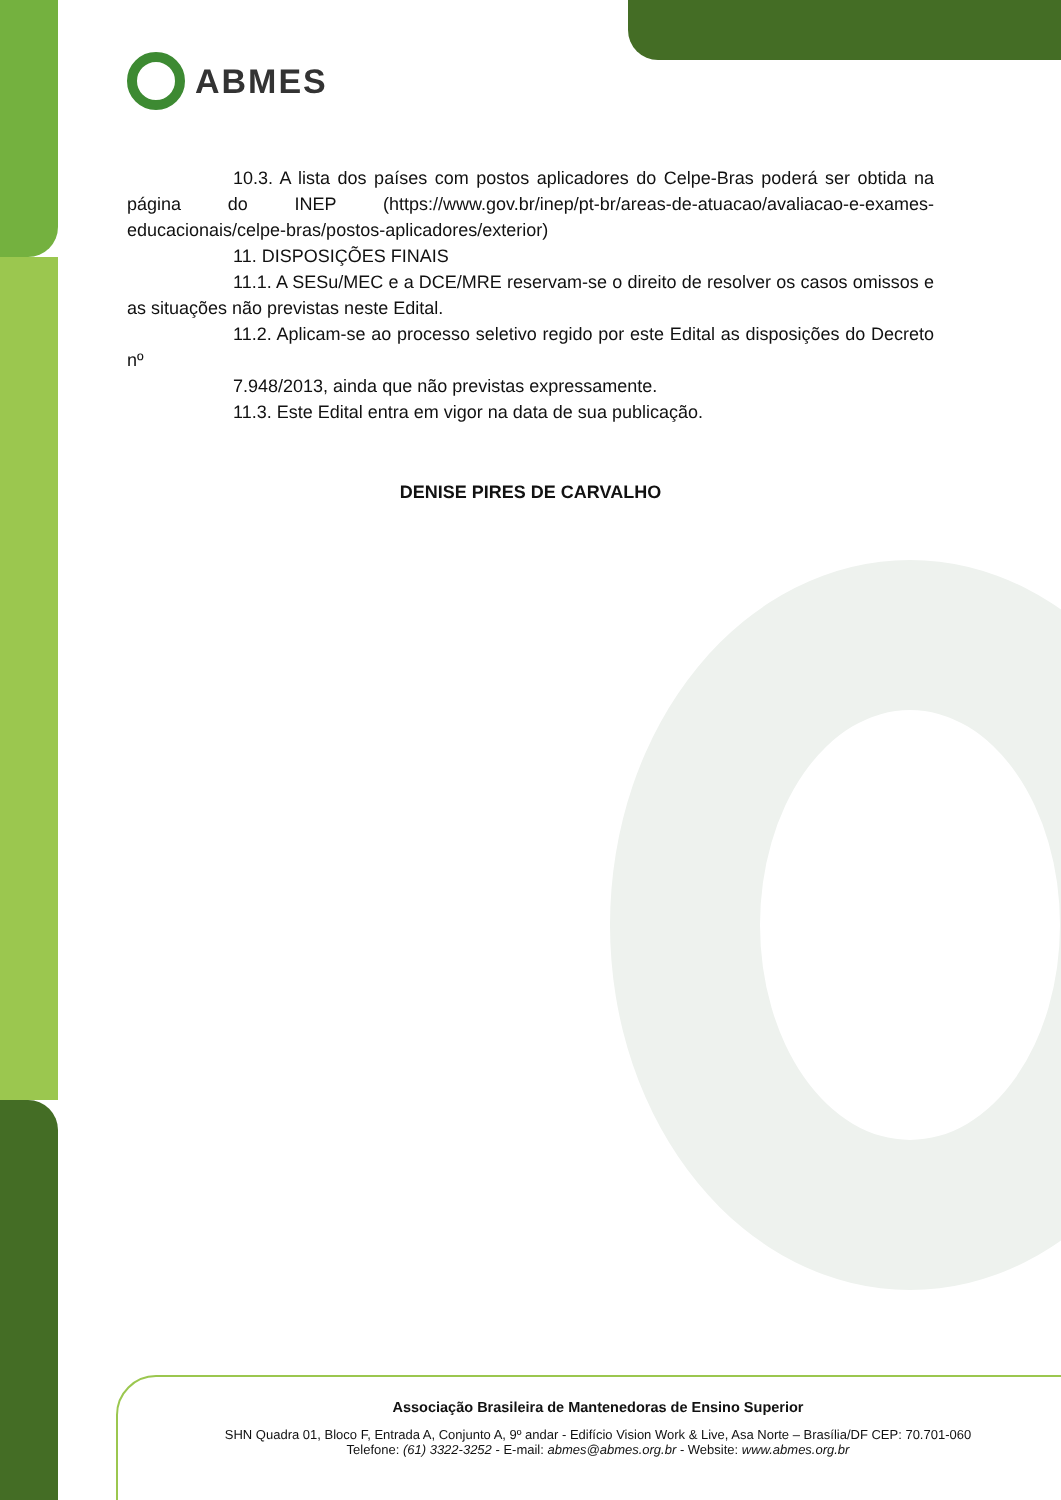ABMES
10.3. A lista dos países com postos aplicadores do Celpe-Bras poderá ser obtida na página do INEP (https://www.gov.br/inep/pt-br/areas-de-atuacao/avaliacao-e-exames-educacionais/celpe-bras/postos-aplicadores/exterior)
11. DISPOSIÇÕES FINAIS
11.1. A SESu/MEC e a DCE/MRE reservam-se o direito de resolver os casos omissos e as situações não previstas neste Edital.
11.2. Aplicam-se ao processo seletivo regido por este Edital as disposições do Decreto nº
7.948/2013, ainda que não previstas expressamente.
11.3. Este Edital entra em vigor na data de sua publicação.
DENISE PIRES DE CARVALHO
Associação Brasileira de Mantenedoras de Ensino Superior
SHN Quadra 01, Bloco F, Entrada A, Conjunto A, 9º andar - Edifício Vision Work & Live, Asa Norte – Brasília/DF CEP: 70.701-060
Telefone: (61) 3322-3252 - E-mail: abmes@abmes.org.br - Website: www.abmes.org.br